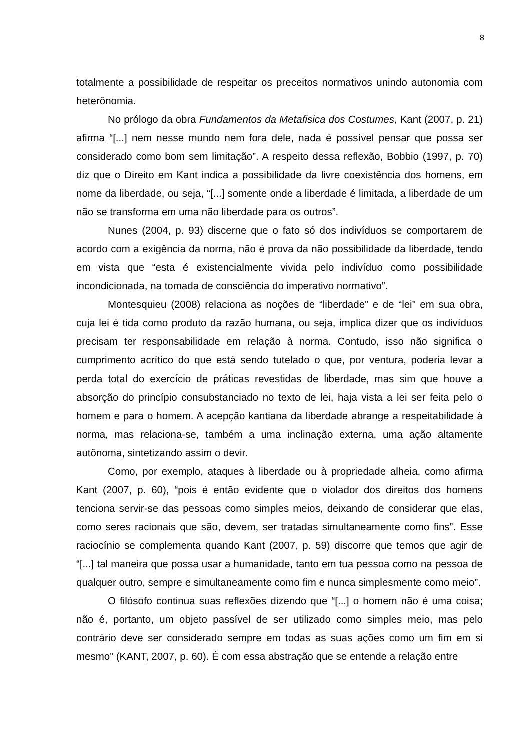8
totalmente a possibilidade de respeitar os preceitos normativos unindo autonomia com heterônomia.
No prólogo da obra Fundamentos da Metafisica dos Costumes, Kant (2007, p. 21) afirma “[...] nem nesse mundo nem fora dele, nada é possível pensar que possa ser considerado como bom sem limitação”. A respeito dessa reflexão, Bobbio (1997, p. 70) diz que o Direito em Kant indica a possibilidade da livre coexistência dos homens, em nome da liberdade, ou seja, “[...] somente onde a liberdade é limitada, a liberdade de um não se transforma em uma não liberdade para os outros”.
Nunes (2004, p. 93) discerne que o fato só dos indivíduos se comportarem de acordo com a exigência da norma, não é prova da não possibilidade da liberdade, tendo em vista que “esta é existencialmente vivida pelo indivíduo como possibilidade incondicionada, na tomada de consciência do imperativo normativo”.
Montesquieu (2008) relaciona as noções de “liberdade” e de “lei” em sua obra, cuja lei é tida como produto da razão humana, ou seja, implica dizer que os indivíduos precisam ter responsabilidade em relação à norma. Contudo, isso não significa o cumprimento acrítico do que está sendo tutelado o que, por ventura, poderia levar a perda total do exercício de práticas revestidas de liberdade, mas sim que houve a absorção do princípio consubstanciado no texto de lei, haja vista a lei ser feita pelo o homem e para o homem. A acepção kantiana da liberdade abrange a respeitabilidade à norma, mas relaciona-se, também a uma inclinação externa, uma ação altamente autônoma, sintetizando assim o devir.
Como, por exemplo, ataques à liberdade ou à propriedade alheia, como afirma Kant (2007, p. 60), “pois é então evidente que o violador dos direitos dos homens tenciona servir-se das pessoas como simples meios, deixando de considerar que elas, como seres racionais que são, devem, ser tratadas simultaneamente como fins”. Esse raciocínio se complementa quando Kant (2007, p. 59) discorre que temos que agir de “[...] tal maneira que possa usar a humanidade, tanto em tua pessoa como na pessoa de qualquer outro, sempre e simultaneamente como fim e nunca simplesmente como meio”.
O filósofo continua suas reflexões dizendo que “[...] o homem não é uma coisa; não é, portanto, um objeto passível de ser utilizado como simples meio, mas pelo contrário deve ser considerado sempre em todas as suas ações como um fim em si mesmo” (KANT, 2007, p. 60). É com essa abstração que se entende a relação entre